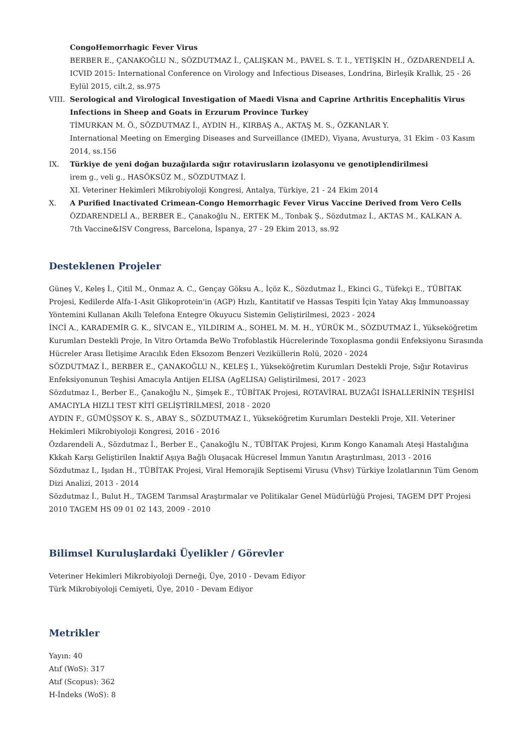CongoHemorrhagic Fever Virus
BERBER E., ÇANAKOĞLU N., SÖZDUTMAZ İ., ÇALIŞKAN M., PAVEL S. T. I., YETİŞKİN H., ÖZDARENDELİ A.
ICVID 2015: International Conference on Virology and Infectious Diseases, Londrina, Birleşik Krallık, 25 - 26 Eylül 2015, cilt.2, ss.975
VIII.
Serological and Virological Investigation of Maedi Visna and Caprine Arthritis Encephalitis Virus Infections in Sheep and Goats in Erzurum Province Turkey
TİMURKAN M. Ö., SÖZDUTMAZ İ., AYDIN H., KIRBAŞ A., AKTAŞ M. S., ÖZKANLAR Y.
International Meeting on Emerging Diseases and Surveillance (IMED), Viyana, Avusturya, 31 Ekim - 03 Kasım 2014, ss.156
IX. Türkiye de yeni doğan buzağılarda sığır rotavirusların izolasyonu ve genotiplendirilmesi
irem g., veli g., HASÖKSÜZ M., SÖZDUTMAZ İ.
XI. Veteriner Hekimleri Mikrobiyoloji Kongresi, Antalya, Türkiye, 21 - 24 Ekim 2014
X. A Purified Inactivated Crimean-Congo Hemorrhagic Fever Virus Vaccine Derived from Vero Cells
ÖZDARENDELİ A., BERBER E., Çanakoğlu N., ERTEK M., Tonbak Ş., Sözdutmaz İ., AKTAS M., KALKAN A.
7th Vaccine&ISV Congress, Barcelona, İspanya, 27 - 29 Ekim 2013, ss.92
Desteklenen Projeler
Güneş V., Keleş İ., Çitil M., Onmaz A. C., Gençay Göksu A., İçöz K., Sözdutmaz İ., Ekinci G., Tüfekçi E., TÜBİTAK Projesi, Kedilerde Alfa-1-Asit Glikoprotein'in (AGP) Hızlı, Kantitatif ve Hassas Tespiti İçin Yatay Akış İmmunoassay Yöntemini Kullanan Akıllı Telefona Entegre Okuyucu Sistemin Geliştirilmesi, 2023 - 2024
İNCİ A., KARADEMİR G. K., SİVCAN E., YILDIRIM A., SOHEL M. M. H., YÜRÜK M., SÖZDUTMAZ İ., Yükseköğretim Kurumları Destekli Proje, In Vitro Ortamda BeWo Trofoblastik Hücrelerinde Toxoplasma gondii Enfeksiyonu Sırasında Hücreler Arası İletişime Aracılık Eden Eksozom Benzeri Veziküllerin Rolü, 2020 - 2024
SÖZDUTMAZ İ., BERBER E., ÇANAKOĞLU N., KELEŞ I., Yükseköğretim Kurumları Destekli Proje, Sığır Rotavirus Enfeksiyonunun Teşhisi Amacıyla Antijen ELISA (AgELISA) Geliştirilmesi, 2017 - 2023
Sözdutmaz I., Berber E., Çanakoğlu N., Şimşek E., TÜBİTAK Projesi, ROTAVİRAL BUZAĞI İSHALLERİNİN TEŞHİSİ AMACIYLA HIZLI TEST KİTİ GELİŞTİRİLMESİ, 2018 - 2020
AYDIN F., GÜMÜŞSOY K. S., ABAY S., SÖZDUTMAZ I., Yükseköğretim Kurumları Destekli Proje, XII. Veteriner Hekimleri Mikrobiyoloji Kongresi, 2016 - 2016
Özdarendeli A., Sözdutmaz İ., Berber E., Çanakoğlu N., TÜBİTAK Projesi, Kırım Kongo Kanamalı Ateşi Hastalığına Kkkah Karşı Geliştirilen İnaktif Aşıya Bağlı Oluşacak Hücresel İmmun Yanıtın Araştırılması, 2013 - 2016
Sözdutmaz I., Işıdan H., TÜBİTAK Projesi, Viral Hemorajik Septisemi Virusu (Vhsv) Türkiye İzolatlarının Tüm Genom Dizi Analizi, 2013 - 2014
Sözdutmaz İ., Bulut H., TAGEM Tarımsal Araştırmalar ve Politikalar Genel Müdürlüğü Projesi, TAGEM DPT Projesi 2010 TAGEM HS 09 01 02 143, 2009 - 2010
Bilimsel Kuruluşlardaki Üyelikler / Görevler
Veteriner Hekimleri Mikrobiyoloji Derneği, Üye, 2010 - Devam Ediyor
Türk Mikrobiyoloji Cemiyeti, Üye, 2010 - Devam Ediyor
Metrikler
Yayın: 40
Atıf (WoS): 317
Atıf (Scopus): 362
H-İndeks (WoS): 8